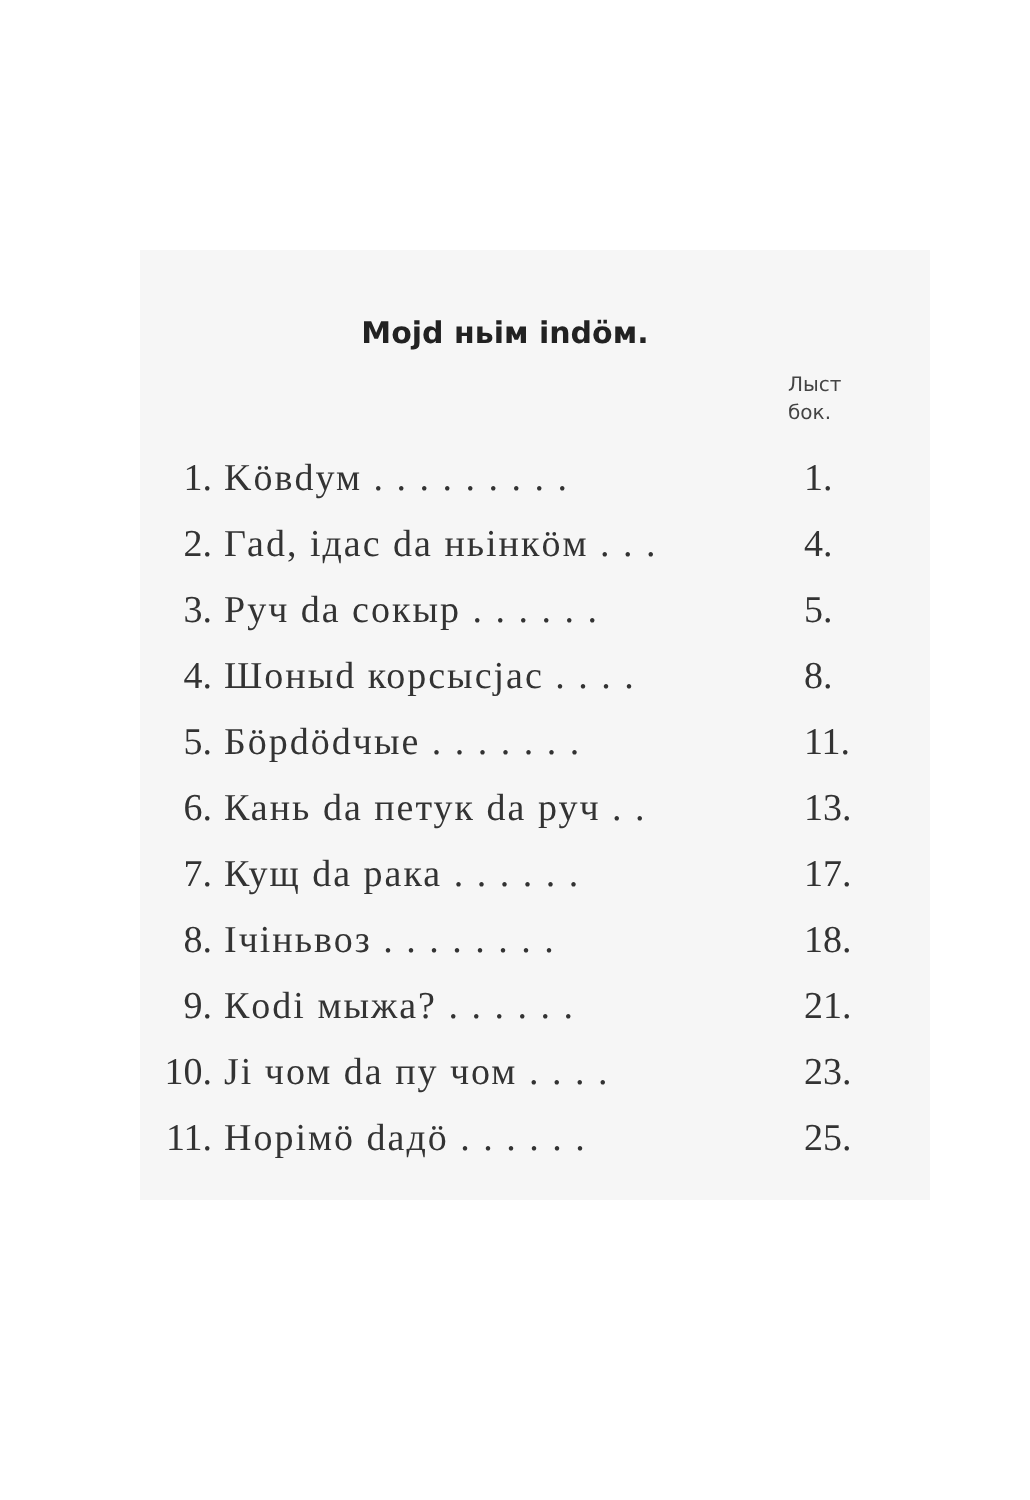Mojd ньім indöм.
Лыст
бок.
| 1. | Köвdум . . . . . . . . . | 1. |
| 2. | Гаd, iдас da ньінкöм . . . | 4. |
| 3. | Руч da сокыр . . . . . . | 5. |
| 4. | Шоныd корсысjас . . . . | 8. |
| 5. | Бöрdödчые . . . . . . . | 11. |
| 6. | Кань da петук da руч . . | 13. |
| 7. | Кущ da рака . . . . . . | 17. |
| 8. | Ічіньвоз . . . . . . . . | 18. |
| 9. | Кodi мыжа? . . . . . . | 21. |
| 10. | Ji чом da пу чом . . . . | 23. |
| 11. | Норімö daдö . . . . . . | 25. |